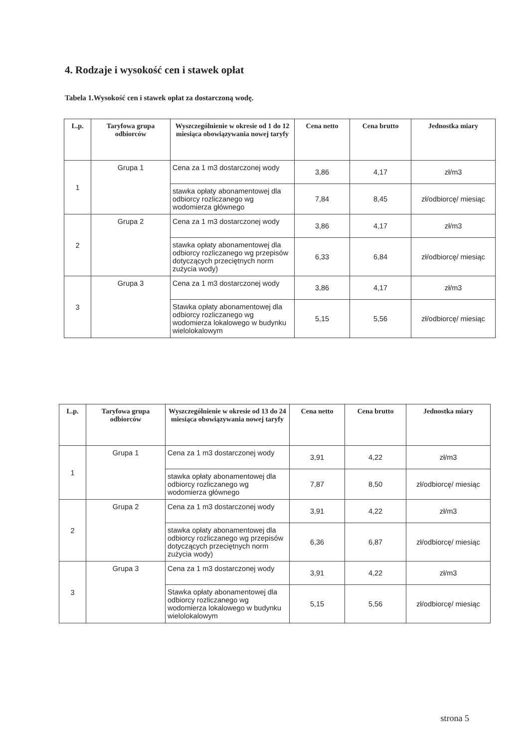4. Rodzaje i wysokość cen i stawek opłat
Tabela 1.Wysokość cen i stawek opłat za dostarczoną wodę.
| L.p. | Taryfowa grupa odbiorców | Wyszczególnienie w okresie od 1 do 12 miesiąca obowiązywania nowej taryfy | Cena netto | Cena brutto | Jednostka miary |
| --- | --- | --- | --- | --- | --- |
| 1 | Grupa 1 | Cena za 1 m3 dostarczonej wody | 3,86 | 4,17 | zł/m3 |
| | | stawka opłaty abonamentowej dla odbiorcy rozliczanego wg wodomierza głównego | 7,84 | 8,45 | zł/odbiorcę/ miesiąc |
| 2 | Grupa 2 | Cena za 1 m3 dostarczonej wody | 3,86 | 4,17 | zł/m3 |
| | | stawka opłaty abonamentowej dla odbiorcy rozliczanego wg przepisów dotyczących przeciętnych norm zużycia wody) | 6,33 | 6,84 | zł/odbiorcę/ miesiąc |
| 3 | Grupa 3 | Cena za 1 m3 dostarczonej wody | 3,86 | 4,17 | zł/m3 |
| | | Stawka opłaty abonamentowej dla odbiorcy rozliczanego wg wodomierza lokalowego w budynku wielolokalowym | 5,15 | 5,56 | zł/odbiorcę/ miesiąc |
| L.p. | Taryfowa grupa odbiorców | Wyszczególnienie w okresie od 13 do 24 miesiąca obowiązywania nowej taryfy | Cena netto | Cena brutto | Jednostka miary |
| --- | --- | --- | --- | --- | --- |
| 1 | Grupa 1 | Cena za 1 m3 dostarczonej wody | 3,91 | 4,22 | zł/m3 |
| | | stawka opłaty abonamentowej dla odbiorcy rozliczanego wg wodomierza głównego | 7,87 | 8,50 | zł/odbiorcę/ miesiąc |
| 2 | Grupa 2 | Cena za 1 m3 dostarczonej wody | 3,91 | 4,22 | zł/m3 |
| | | stawka opłaty abonamentowej dla odbiorcy rozliczanego wg przepisów dotyczących przeciętnych norm zużycia wody) | 6,36 | 6,87 | zł/odbiorcę/ miesiąc |
| 3 | Grupa 3 | Cena za 1 m3 dostarczonej wody | 3,91 | 4,22 | zł/m3 |
| | | Stawka opłaty abonamentowej dla odbiorcy rozliczanego wg wodomierza lokalowego w budynku wielolokalowym | 5,15 | 5,56 | zł/odbiorcę/ miesiąc |
strona 5